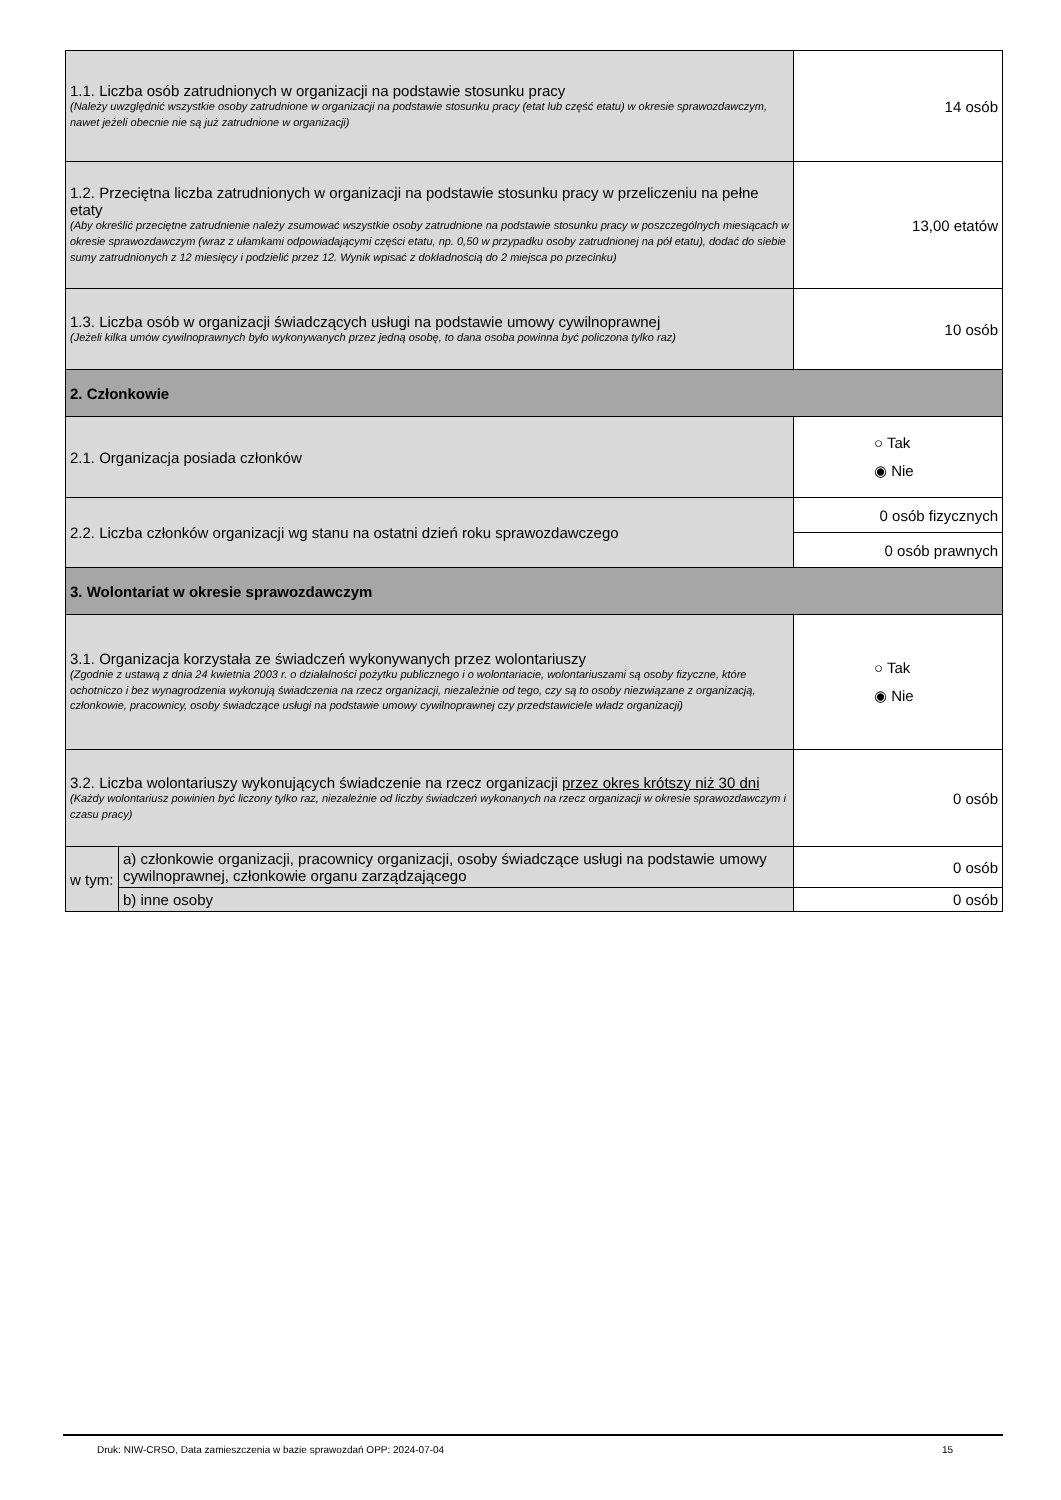| 1.1. Liczba osób zatrudnionych w organizacji na podstawie stosunku pracy (Należy uwzględnić wszystkie osoby zatrudnione w organizacji na podstawie stosunku pracy (etat lub część etatu) w okresie sprawozdawczym, nawet jeżeli obecnie nie są już zatrudnione w organizacji) | | 14 osób | |
| 1.2. Przeciętna liczba zatrudnionych w organizacji na podstawie stosunku pracy w przeliczeniu na pełne etaty (Aby określić przeciętne zatrudnienie należy zsumować wszystkie osoby zatrudnione na podstawie stosunku pracy w poszczególnych miesiącach w okresie sprawozdawczym (wraz z ułamkami odpowiadającymi części etatu, np. 0,50 w przypadku osoby zatrudnionej na pół etatu), dodać do siebie sumy zatrudnionych z 12 miesięcy i podzielić przez 12. Wynik wpisać z dokładnością do 2 miejsca po przecinku) | | | 13,00 etatów |
| 1.3. Liczba osób w organizacji świadczących usługi na podstawie umowy cywilnoprawnej (Jeżeli kilka umów cywilnoprawnych było wykonywanych przez jedną osobę, to dana osoba powinna być policzona tylko raz) | | | 10 osób |
| 2. Członkowie | | | |
| 2.1. Organizacja posiada członków | | | ○ Tak ◉ Nie |
| 2.2. Liczba członków organizacji wg stanu na ostatni dzień roku sprawozdawczego | | 0 osób fizycznych | |
| | | 0 osób prawnych | |
| 3. Wolontariat w okresie sprawozdawczym | | | |
| 3.1. Organizacja korzystała ze świadczeń wykonywanych przez wolontariuszy (Zgodnie z ustawą z dnia 24 kwietnia 2003 r. o działalności pożytku publicznego i o wolontariacie, wolontariuszami są osoby fizyczne, które ochotniczo i bez wynagrodzenia wykonują świadczenia na rzecz organizacji, niezależnie od tego, czy są to osoby niezwiązane z organizacją, członkowie, pracownicy, osoby świadczące usługi na podstawie umowy cywilnoprawnej czy przedstawiciele władz organizacji) | | | ○ Tak ◉ Nie |
| 3.2. Liczba wolontariuszy wykonujących świadczenie na rzecz organizacji przez okres krótszy niż 30 dni (Każdy wolontariusz powinien być liczony tylko raz, niezależnie od liczby świadczeń wykonanych na rzecz organizacji w okresie sprawozdawczym i czasu pracy) | | | 0 osób |
| w tym: | a) członkowie organizacji, pracownicy organizacji, osoby świadczące usługi na podstawie umowy cywilnoprawnej, członkowie organu zarządzającego | | 0 osób |
| | b) inne osoby | | 0 osób |
Druk: NIW-CRSO, Data zamieszczenia w bazie sprawozdań OPP: 2024-07-04
15